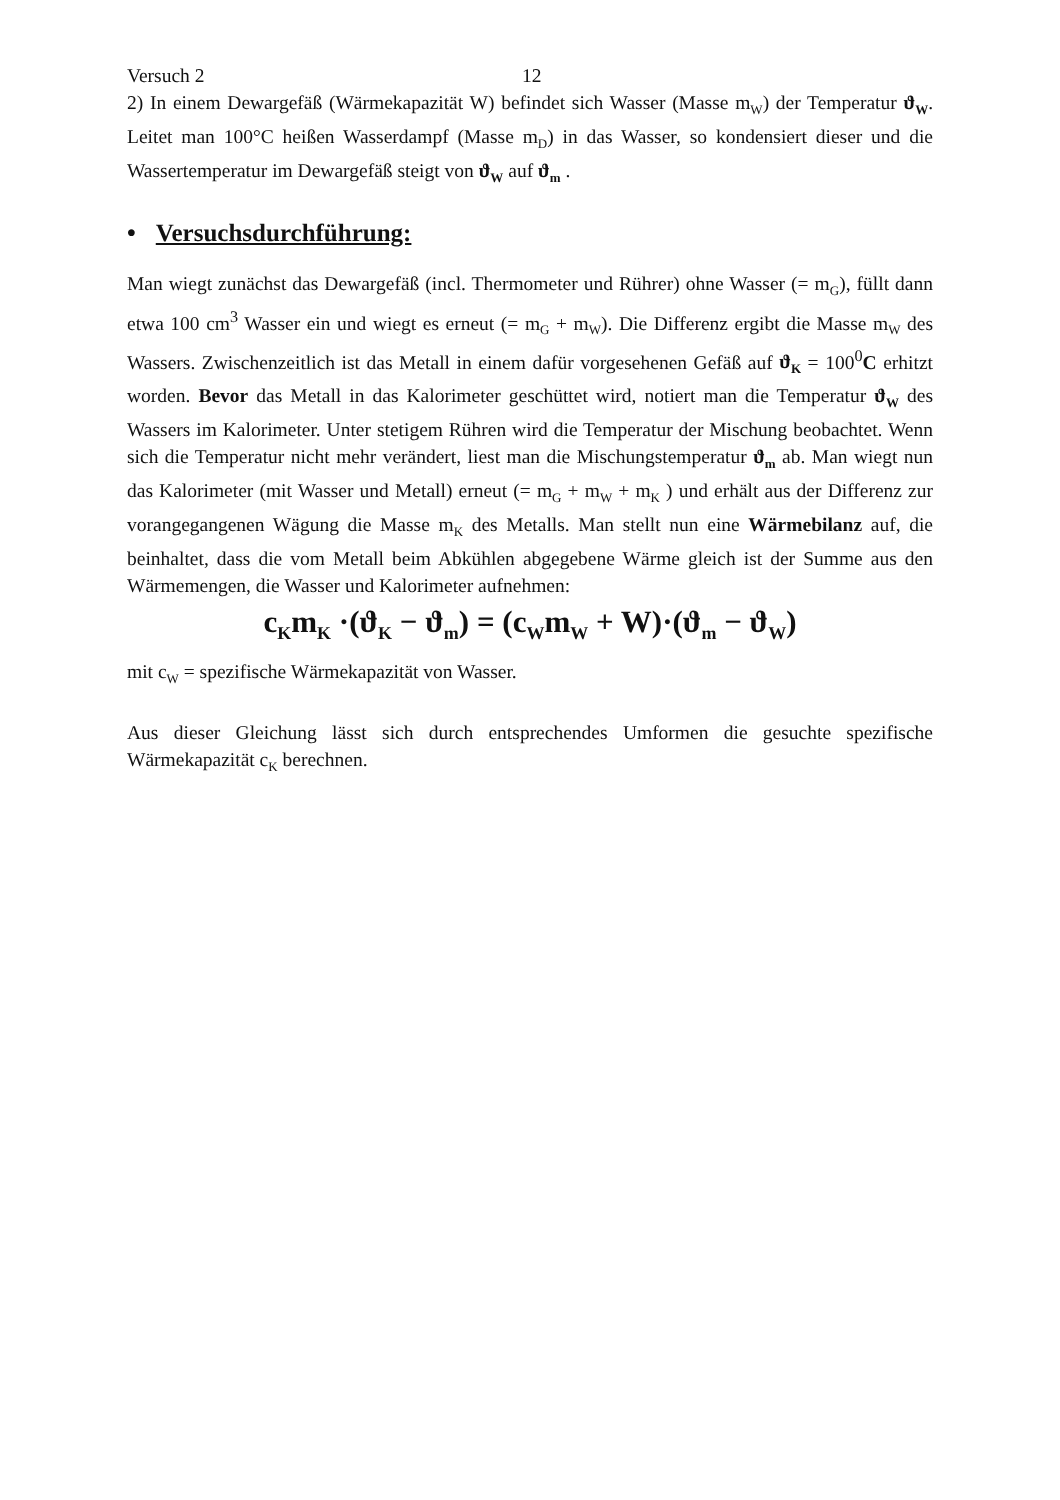Versuch 2 12
2) In einem Dewargefäß (Wärmekapazität W) befindet sich Wasser (Masse m<sub>W</sub>) der Temperatur ϑ<sub>W</sub>. Leitet man 100°C heißen Wasserdampf (Masse m<sub>D</sub>) in das Wasser, so kondensiert dieser und die Wassertemperatur im Dewargefäß steigt von ϑ<sub>W</sub> auf ϑ<sub>m</sub> .
• Versuchsdurchführung:
Man wiegt zunächst das Dewargefäß (incl. Thermometer und Rührer) ohne Wasser (= m<sub>G</sub>), füllt dann etwa 100 cm<sup>3</sup> Wasser ein und wiegt es erneut (= m<sub>G</sub> + m<sub>W</sub>). Die Differenz ergibt die Masse m<sub>W</sub> des Wassers. Zwischenzeitlich ist das Metall in einem dafür vorgesehenen Gefäß auf ϑ<sub>K</sub> = 100<sup>0</sup>C erhitzt worden. Bevor das Metall in das Kalorimeter geschüttet wird, notiert man die Temperatur ϑ<sub>W</sub> des Wassers im Kalorimeter. Unter stetigem Rühren wird die Temperatur der Mischung beobachtet. Wenn sich die Temperatur nicht mehr verändert, liest man die Mischungstemperatur ϑ<sub>m</sub> ab. Man wiegt nun das Kalorimeter (mit Wasser und Metall) erneut (= m<sub>G</sub> + m<sub>W</sub> + m<sub>K</sub> ) und erhält aus der Differenz zur vorangegangenen Wägung die Masse m<sub>K</sub> des Metalls. Man stellt nun eine Wärmebilanz auf, die beinhaltet, dass die vom Metall beim Abkühlen abgegebene Wärme gleich ist der Summe aus den Wärmemengen, die Wasser und Kalorimeter aufnehmen:
c<sub>K</sub>m<sub>K</sub> ·(ϑ<sub>K</sub> − ϑ<sub>m</sub>) = (c<sub>W</sub>m<sub>W</sub> + W)·(ϑ<sub>m</sub> − ϑ<sub>W</sub>)
mit c<sub>W</sub> = spezifische Wärmekapazität von Wasser.
Aus dieser Gleichung lässt sich durch entsprechendes Umformen die gesuchte spezifische Wärmekapazität c<sub>K</sub> berechnen.